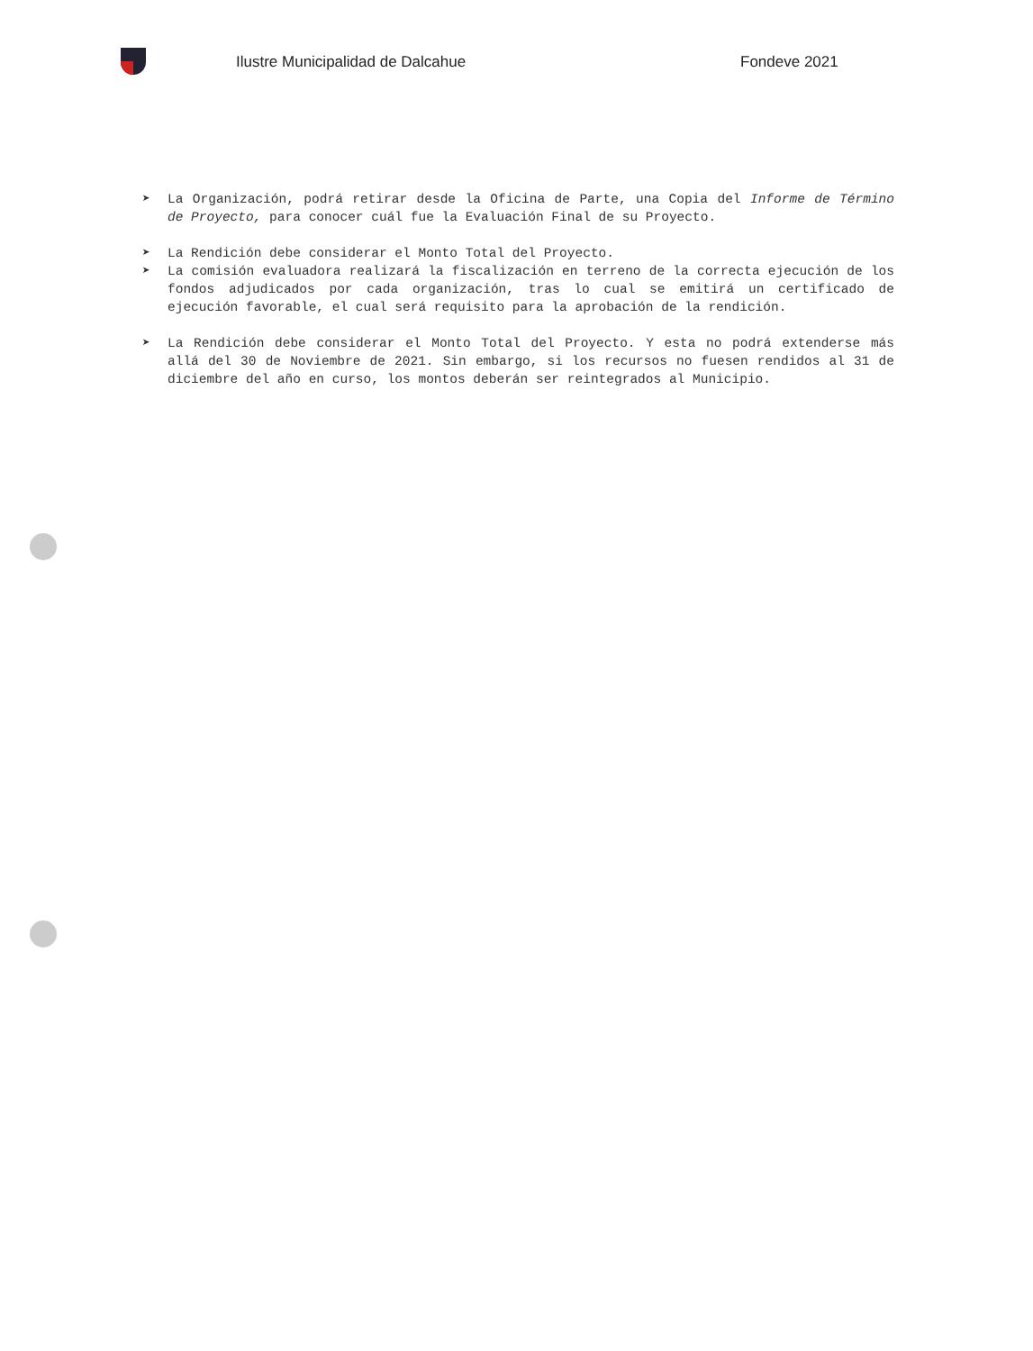Ilustre Municipalidad de Dalcahue Fondeve 2021
➤ La Organización, podrá retirar desde la Oficina de Parte, una Copia del Informe de Término de Proyecto, para conocer cuál fue la Evaluación Final de su Proyecto.
➤ La Rendición debe considerar el Monto Total del Proyecto.
➤ La comisión evaluadora realizará la fiscalización en terreno de la correcta ejecución de los fondos adjudicados por cada organización, tras lo cual se emitirá un certificado de ejecución favorable, el cual será requisito para la aprobación de la rendición.
➤ La Rendición debe considerar el Monto Total del Proyecto. Y esta no podrá extenderse más allá del 30 de Noviembre de 2021. Sin embargo, si los recursos no fuesen rendidos al 31 de diciembre del año en curso, los montos deberán ser reintegrados al Municipio.